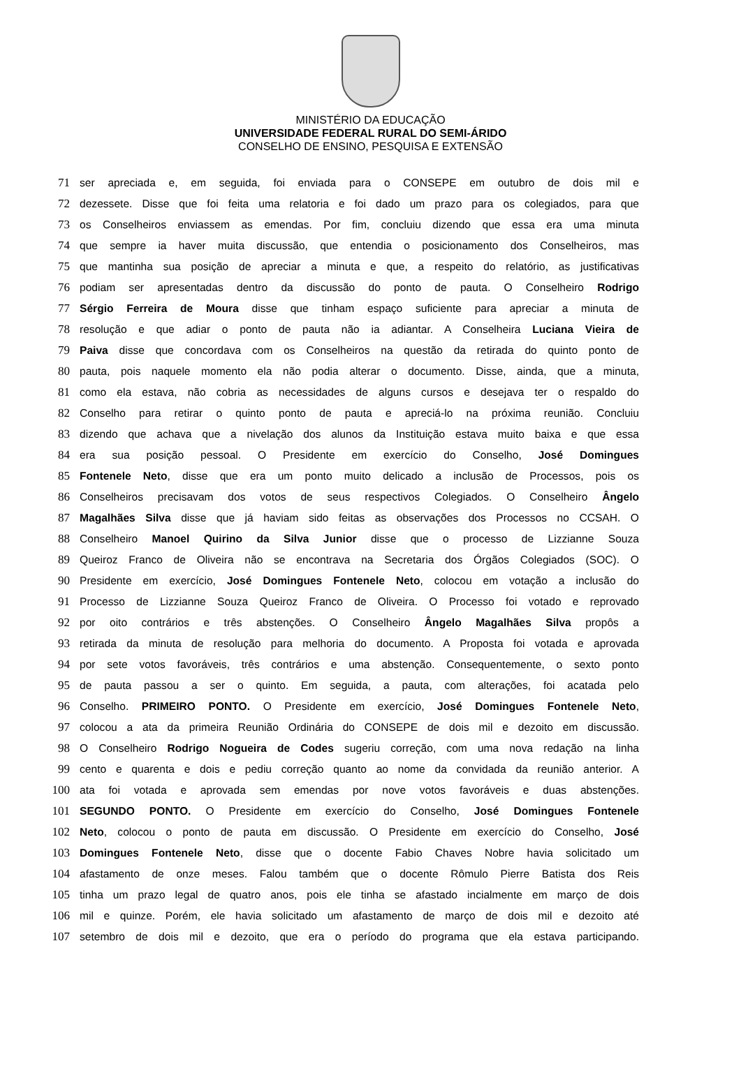MINISTÉRIO DA EDUCAÇÃO
UNIVERSIDADE FEDERAL RURAL DO SEMI-ÁRIDO
CONSELHO DE ENSINO, PESQUISA E EXTENSÃO
71 ser apreciada e, em seguida, foi enviada para o CONSEPE em outubro de dois mil e
72 dezessete. Disse que foi feita uma relatoria e foi dado um prazo para os colegiados, para que
73 os Conselheiros enviassem as emendas. Por fim, concluiu dizendo que essa era uma minuta
74 que sempre ia haver muita discussão, que entendia o posicionamento dos Conselheiros, mas
75 que mantinha sua posição de apreciar a minuta e que, a respeito do relatório, as justificativas
76 podiam ser apresentadas dentro da discussão do ponto de pauta. O Conselheiro Rodrigo
77 Sérgio Ferreira de Moura disse que tinham espaço suficiente para apreciar a minuta de
78 resolução e que adiar o ponto de pauta não ia adiantar. A Conselheira Luciana Vieira de
79 Paiva disse que concordava com os Conselheiros na questão da retirada do quinto ponto de
80 pauta, pois naquele momento ela não podia alterar o documento. Disse, ainda, que a minuta,
81 como ela estava, não cobria as necessidades de alguns cursos e desejava ter o respaldo do
82 Conselho para retirar o quinto ponto de pauta e apreciá-lo na próxima reunião. Concluiu
83 dizendo que achava que a nivelação dos alunos da Instituição estava muito baixa e que essa
84 era sua posição pessoal. O Presidente em exercício do Conselho, José Domingues
85 Fontenele Neto, disse que era um ponto muito delicado a inclusão de Processos, pois os
86 Conselheiros precisavam dos votos de seus respectivos Colegiados. O Conselheiro Ângelo
87 Magalhães Silva disse que já haviam sido feitas as observações dos Processos no CCSAH. O
88 Conselheiro Manoel Quirino da Silva Junior disse que o processo de Lizzianne Souza
89 Queiroz Franco de Oliveira não se encontrava na Secretaria dos Órgãos Colegiados (SOC). O
90 Presidente em exercício, José Domingues Fontenele Neto, colocou em votação a inclusão do
91 Processo de Lizzianne Souza Queiroz Franco de Oliveira. O Processo foi votado e reprovado
92 por oito contrários e três abstenções. O Conselheiro Ângelo Magalhães Silva propôs a
93 retirada da minuta de resolução para melhoria do documento. A Proposta foi votada e aprovada
94 por sete votos favoráveis, três contrários e uma abstenção. Consequentemente, o sexto ponto
95 de pauta passou a ser o quinto. Em seguida, a pauta, com alterações, foi acatada pelo
96 Conselho. PRIMEIRO PONTO. O Presidente em exercício, José Domingues Fontenele Neto,
97 colocou a ata da primeira Reunião Ordinária do CONSEPE de dois mil e dezoito em discussão.
98 O Conselheiro Rodrigo Nogueira de Codes sugeriu correção, com uma nova redação na linha
99 cento e quarenta e dois e pediu correção quanto ao nome da convidada da reunião anterior. A
100 ata foi votada e aprovada sem emendas por nove votos favoráveis e duas abstenções.
101 SEGUNDO PONTO. O Presidente em exercício do Conselho, José Domingues Fontenele
102 Neto, colocou o ponto de pauta em discussão. O Presidente em exercício do Conselho, José
103 Domingues Fontenele Neto, disse que o docente Fabio Chaves Nobre havia solicitado um
104 afastamento de onze meses. Falou também que o docente Rômulo Pierre Batista dos Reis
105 tinha um prazo legal de quatro anos, pois ele tinha se afastado incialmente em março de dois
106 mil e quinze. Porém, ele havia solicitado um afastamento de março de dois mil e dezoito até
107 setembro de dois mil e dezoito, que era o período do programa que ela estava participando.